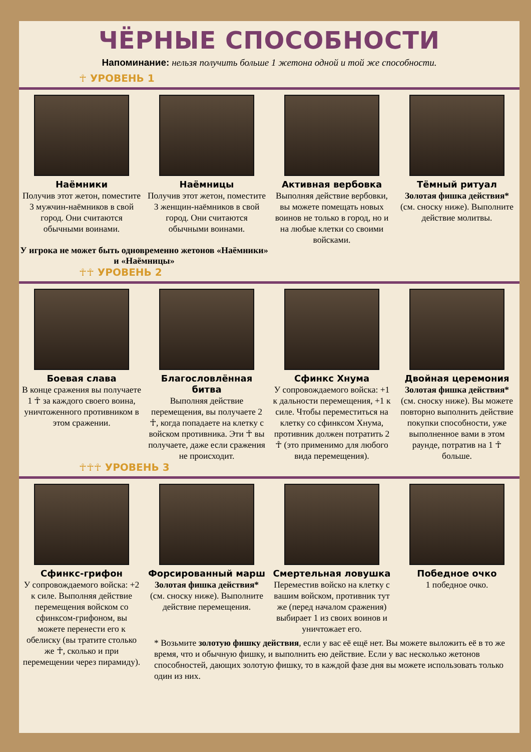ЧЁРНЫЕ СПОСОБНОСТИ
Напоминание: нельзя получить больше 1 жетона одной и той же способности.
☥ УРОВЕНЬ 1
Наёмники
Получив этот жетон, поместите 3 мужчин-наёмников в свой город. Они считаются обычными воинами.
Наёмницы
Получив этот жетон, поместите 3 женщин-наёмников в свой город. Они считаются обычными воинами.
Активная вербовка
Выполняя действие вербовки, вы можете помещать новых воинов не только в город, но и на любые клетки со своими войсками.
Тёмный ритуал
Золотая фишка действия*
(см. сноску ниже). Выполните действие молитвы.
У игрока не может быть одновременно жетонов «Наёмники» и «Наёмницы»
☥☥ УРОВЕНЬ 2
Боевая слава
В конце сражения вы получаете 1 ☥ за каждого своего воина, уничтоженного противником в этом сражении.
Благословлённая битва
Выполняя действие перемещения, вы получаете 2 ☥, когда попадаете на клетку с войском противника. Эти ☥ вы получаете, даже если сражения не происходит.
Сфинкс Хнума
У сопровождаемого войска: +1 к дальности перемещения, +1 к силе. Чтобы переместиться на клетку со сфинксом Хнума, противник должен потратить 2 ☥ (это применимо для любого вида перемещения).
Двойная церемония
Золотая фишка действия*
(см. сноску ниже). Вы можете повторно выполнить действие покупки способности, уже выполненное вами в этом раунде, потратив на 1 ☥ больше.
☥☥☥ УРОВЕНЬ 3
Сфинкс-грифон
У сопровождаемого войска: +2 к силе. Выполняя действие перемещения войском со сфинксом-грифоном, вы можете перенести его к обелиску (вы тратите столько же ☥, сколько и при перемещении через пирамиду).
Форсированный марш
Золотая фишка действия*
(см. сноску ниже). Выполните действие перемещения.
Смертельная ловушка
Переместив войско на клетку с вашим войском, противник тут же (перед началом сражения) выбирает 1 из своих воинов и уничтожает его.
Победное очко
1 победное очко.
* Возьмите золотую фишку действия, если у вас её ещё нет. Вы можете выложить её в то же время, что и обычную фишку, и выполнить ею действие. Если у вас несколько жетонов способностей, дающих золотую фишку, то в каждой фазе дня вы можете использовать только один из них.